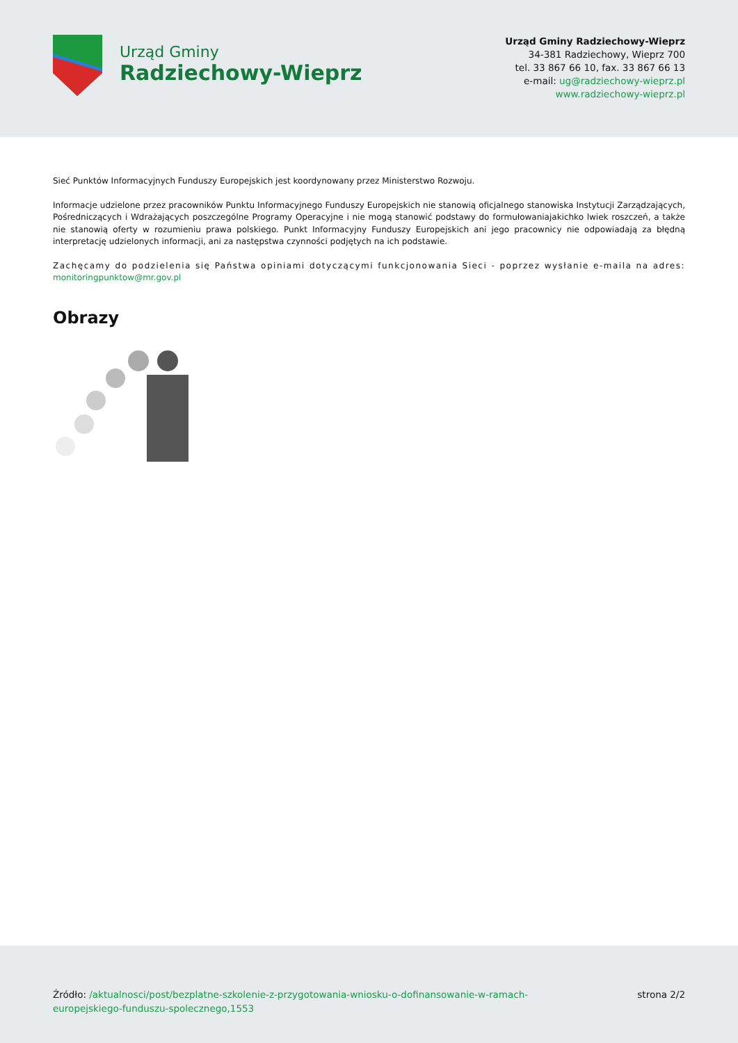Urząd Gminy
Radziechowy-Wieprz
Urząd Gminy Radziechowy-Wieprz
34-381 Radziechowy, Wieprz 700
tel. 33 867 66 10, fax. 33 867 66 13
e-mail: ug@radziechowy-wieprz.pl
www.radziechowy-wieprz.pl
Sieć Punktów Informacyjnych Funduszy Europejskich jest koordynowany przez Ministerstwo Rozwoju.
Informacje udzielone przez pracowników Punktu Informacyjnego Funduszy Europejskich nie stanowią oficjalnego stanowiska Instytucji Zarządzających, Pośredniczących i Wdrażających poszczególne Programy Operacyjne i nie mogą stanowić podstawy do formułowaniajakichko lwiek roszczeń, a także nie stanowią oferty w rozumieniu prawa polskiego. Punkt Informacyjny Funduszy Europejskich ani jego pracownicy nie odpowiadają za błędną interpretację udzielonych informacji, ani za następstwa czynności podjętych na ich podstawie.
Zachęcamy do podzielenia się Państwa opiniami dotyczącymi funkcjonowania Sieci - poprzez wysłanie e-maila na adres: monitoringpunktow@mr.gov.pl
Obrazy
Źródło: /aktualnosci/post/bezplatne-szkolenie-z-przygotowania-wniosku-o-dofinansowanie-w-ramach-
europejskiego-funduszu-spolecznego,1553
strona 2/2